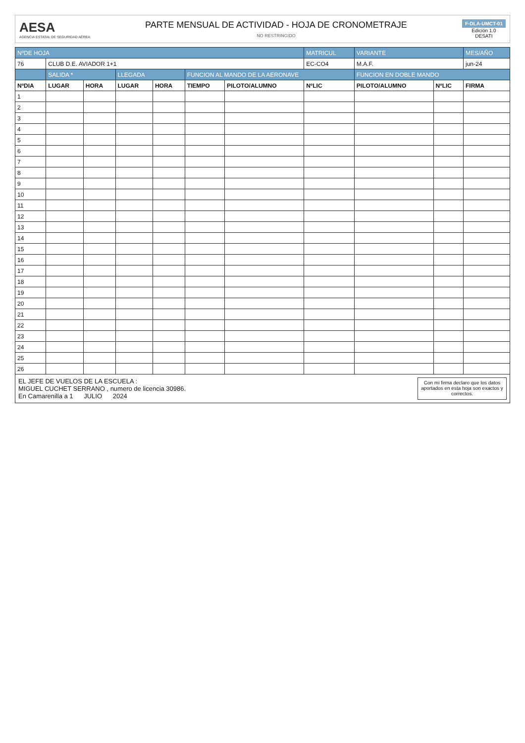AESA
AGENCIA ESTATAL DE SEGURIDAD AÉREA
PARTE MENSUAL DE ACTIVIDAD - HOJA DE CRONOMETRAJE
NO RESTRINGIDO
F-DLA-UMCT-01
Edición 1.0
DESATI
| NºDE HOJA | | | | | | | MATRICUL | VARIANTE | | MES/AÑO |
| --- | --- | --- | --- | --- | --- | --- | --- | --- | --- | --- |
| 76 | CLUB D.E. AVIADOR 1+1 | | | | | | EC-CO4 | M.A.F. | | jun-24 |
| | SALIDA * | | LLEGADA | | FUNCION AL MANDO DE LA AERONAVE | | | FUNCION EN DOBLE MANDO | | |
| NºDIA | LUGAR | HORA | LUGAR | HORA | TIEMPO | PILOTO/ALUMNO | NºLIC | PILOTO/ALUMNO | NºLIC | FIRMA |
| 1 | | | | | | | | | | |
| 2 | | | | | | | | | | |
| 3 | | | | | | | | | | |
| 4 | | | | | | | | | | |
| 5 | | | | | | | | | | |
| 6 | | | | | | | | | | |
| 7 | | | | | | | | | | |
| 8 | | | | | | | | | | |
| 9 | | | | | | | | | | |
| 10 | | | | | | | | | | |
| 11 | | | | | | | | | | |
| 12 | | | | | | | | | | |
| 13 | | | | | | | | | | |
| 14 | | | | | | | | | | |
| 15 | | | | | | | | | | |
| 16 | | | | | | | | | | |
| 17 | | | | | | | | | | |
| 18 | | | | | | | | | | |
| 19 | | | | | | | | | | |
| 20 | | | | | | | | | | |
| 21 | | | | | | | | | | |
| 22 | | | | | | | | | | |
| 23 | | | | | | | | | | |
| 24 | | | | | | | | | | |
| 25 | | | | | | | | | | |
| 26 | | | | | | | | | | |
EL JEFE DE VUELOS DE LA ESCUELA :
MIGUEL CUCHET SERRANO , numero de licencia 30986.
En Camarenilla a 1 JULIO 2024
Con mi firma declaro que los datos aportados en esta hoja son exactos y correctos.